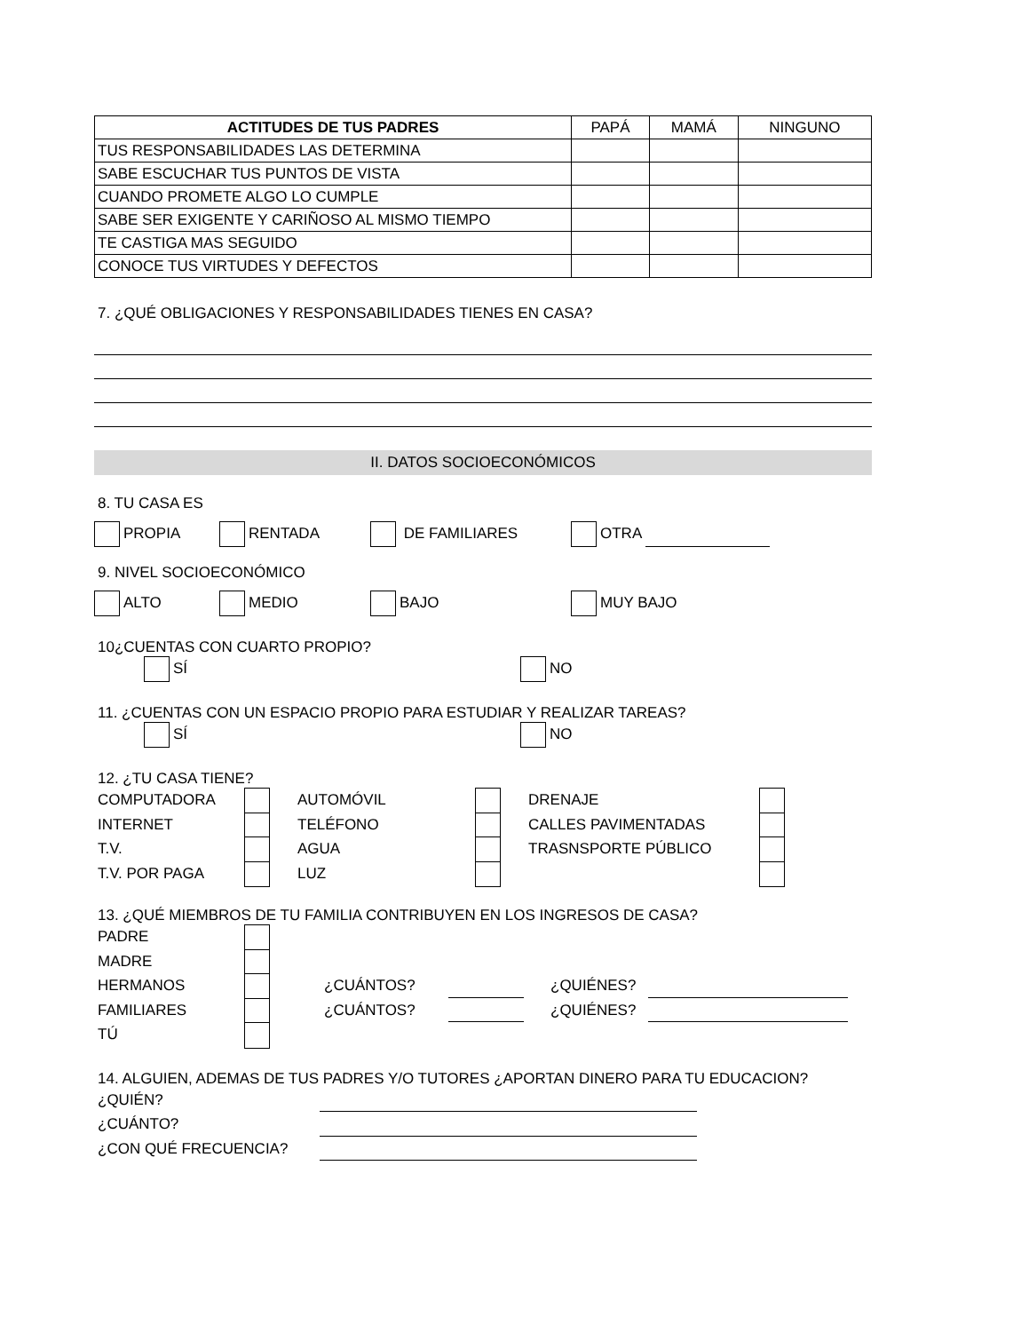| ACTITUDES DE TUS PADRES | PAPÁ | MAMÁ | NINGUNO |
| TUS RESPONSABILIDADES LAS DETERMINA | | | |
| SABE ESCUCHAR TUS PUNTOS DE VISTA | | | |
| CUANDO PROMETE ALGO LO CUMPLE | | | |
| SABE SER EXIGENTE Y CARIÑOSO AL MISMO TIEMPO | | | |
| TE CASTIGA MAS SEGUIDO | | | |
| CONOCE TUS VIRTUDES Y DEFECTOS | | | |
7. ¿QUÉ OBLIGACIONES Y RESPONSABILIDADES TIENES EN CASA?
II. DATOS SOCIOECONÓMICOS
8. TU CASA ES
PROPIA RENTADA DE FAMILIARES OTRA
9. NIVEL SOCIOECONÓMICO
ALTO MEDIO BAJO MUY BAJO
10¿CUENTAS CON CUARTO PROPIO?
SÍ NO
11. ¿CUENTAS CON UN ESPACIO PROPIO PARA ESTUDIAR Y REALIZAR TAREAS?
SÍ NO
12. ¿TU CASA TIENE?
COMPUTADORA
AUTOMÓVIL
DRENAJE
INTERNET
TELÉFONO
CALLES PAVIMENTADAS
T.V.
AGUA
TRASNSPORTE PÚBLICO
T.V. POR PAGA
LUZ
13. ¿QUÉ MIEMBROS DE TU FAMILIA CONTRIBUYEN EN LOS INGRESOS DE CASA?
PADRE
MADRE
HERMANOS
¿CUÁNTOS?
¿QUIÉNES?
FAMILIARES
¿CUÁNTOS?
¿QUIÉNES?
TÚ
14. ALGUIEN, ADEMAS DE TUS PADRES Y/O TUTORES ¿APORTAN DINERO PARA TU EDUCACION?
¿QUIÉN?
¿CUÁNTO?
¿CON QUÉ FRECUENCIA?